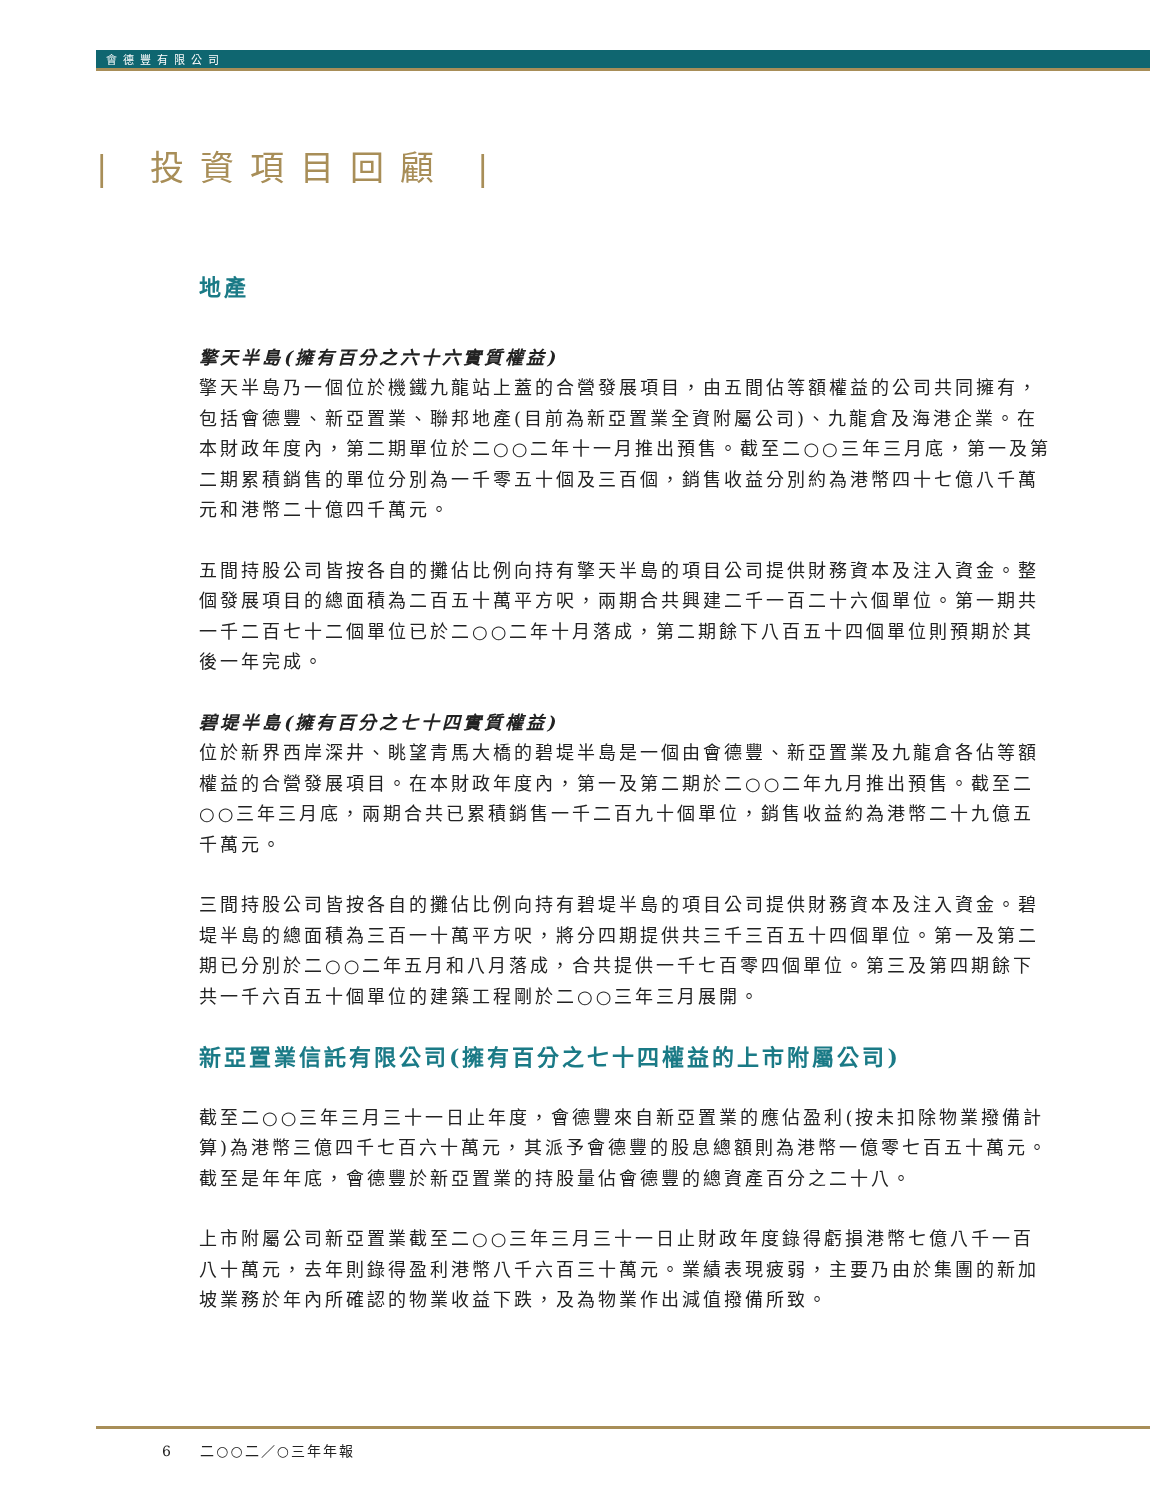會德豐有限公司
| 投資項目回顧 |
地產
擎天半島(擁有百分之六十六實質權益)
擎天半島乃一個位於機鐵九龍站上蓋的合營發展項目，由五間佔等額權益的公司共同擁有，包括會德豐、新亞置業、聯邦地產(目前為新亞置業全資附屬公司)、九龍倉及海港企業。在本財政年度內，第二期單位於二○○二年十一月推出預售。截至二○○三年三月底，第一及第二期累積銷售的單位分別為一千零五十個及三百個，銷售收益分別約為港幣四十七億八千萬元和港幣二十億四千萬元。
五間持股公司皆按各自的攤佔比例向持有擎天半島的項目公司提供財務資本及注入資金。整個發展項目的總面積為二百五十萬平方呎，兩期合共興建二千一百二十六個單位。第一期共一千二百七十二個單位已於二○○二年十月落成，第二期餘下八百五十四個單位則預期於其後一年完成。
碧堤半島(擁有百分之七十四實質權益)
位於新界西岸深井、眺望青馬大橋的碧堤半島是一個由會德豐、新亞置業及九龍倉各佔等額權益的合營發展項目。在本財政年度內，第一及第二期於二○○二年九月推出預售。截至二○○三年三月底，兩期合共已累積銷售一千二百九十個單位，銷售收益約為港幣二十九億五千萬元。
三間持股公司皆按各自的攤佔比例向持有碧堤半島的項目公司提供財務資本及注入資金。碧堤半島的總面積為三百一十萬平方呎，將分四期提供共三千三百五十四個單位。第一及第二期已分別於二○○二年五月和八月落成，合共提供一千七百零四個單位。第三及第四期餘下共一千六百五十個單位的建築工程剛於二○○三年三月展開。
新亞置業信託有限公司(擁有百分之七十四權益的上市附屬公司)
截至二○○三年三月三十一日止年度，會德豐來自新亞置業的應佔盈利(按未扣除物業撥備計算)為港幣三億四千七百六十萬元，其派予會德豐的股息總額則為港幣一億零七百五十萬元。截至是年年底，會德豐於新亞置業的持股量佔會德豐的總資產百分之二十八。
上市附屬公司新亞置業截至二○○三年三月三十一日止財政年度錄得虧損港幣七億八千一百八十萬元，去年則錄得盈利港幣八千六百三十萬元。業績表現疲弱，主要乃由於集團的新加坡業務於年內所確認的物業收益下跌，及為物業作出減值撥備所致。
6 二○○二／○三年年報